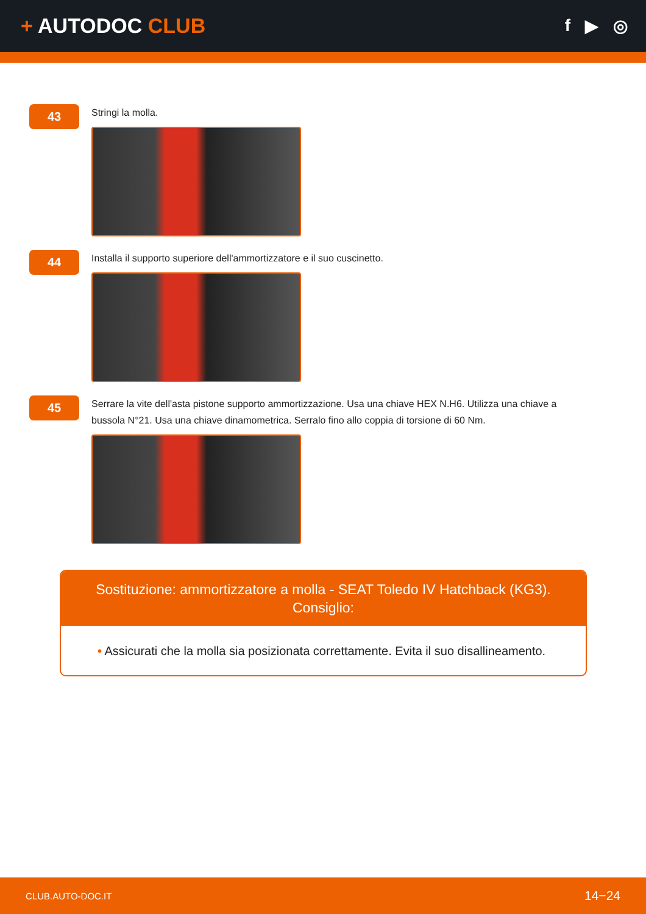+ AUTODOC CLUB
f ▶ ◎
43
Stringi la molla.
44
Installa il supporto superiore dell'ammortizzatore e il suo cuscinetto.
45
Serrare la vite dell'asta pistone supporto ammortizzazione. Usa una chiave HEX N.H6. Utilizza una chiave a bussola N°21. Usa una chiave dinamometrica. Serralo fino allo coppia di torsione di 60 Nm.
Sostituzione: ammortizzatore a molla - SEAT Toledo IV Hatchback (KG3).
Consiglio:
• Assicurati che la molla sia posizionata correttamente. Evita il suo disallineamento.
CLUB.AUTO-DOC.IT 14−24